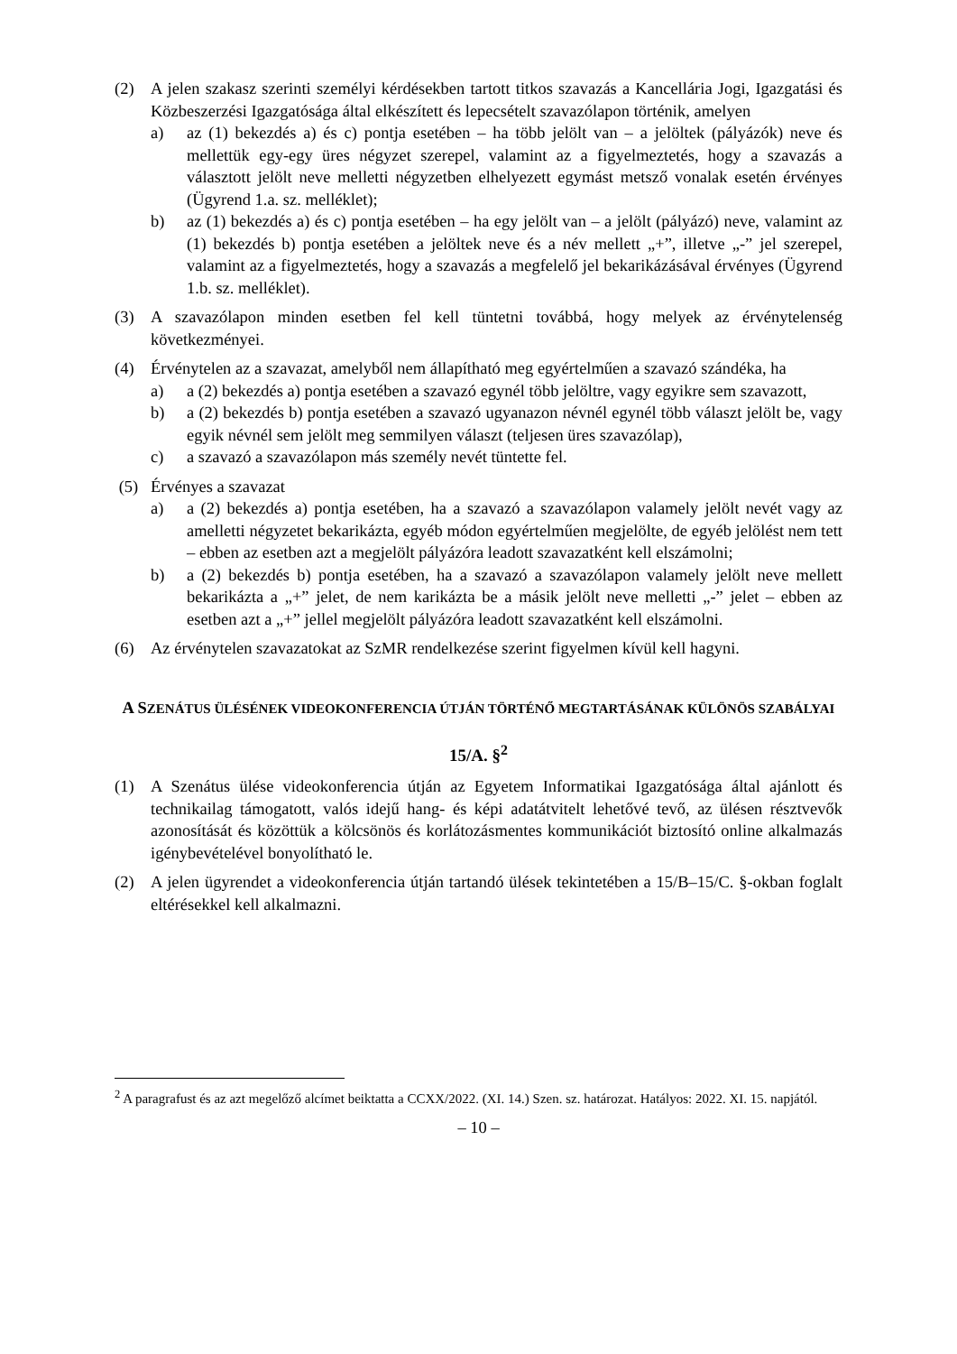(2) A jelen szakasz szerinti személyi kérdésekben tartott titkos szavazás a Kancellária Jogi, Igazgatási és Közbeszerzési Igazgatósága által elkészített és lepecsételt szavazólapon történik, amelyen
a) az (1) bekezdés a) és c) pontja esetében – ha több jelölt van – a jelöltek (pályázók) neve és mellettük egy-egy üres négyzet szerepel, valamint az a figyelmeztetés, hogy a szavazás a választott jelölt neve melletti négyzetben elhelyezett egymást metsző vonalak esetén érvényes (Ügyrend 1.a. sz. melléklet);
b) az (1) bekezdés a) és c) pontja esetében – ha egy jelölt van – a jelölt (pályázó) neve, valamint az (1) bekezdés b) pontja esetében a jelöltek neve és a név mellett „+”, illetve „-” jel szerepel, valamint az a figyelmeztetés, hogy a szavazás a megfelelő jel bekarikázásával érvényes (Ügyrend 1.b. sz. melléklet).
(3) A szavazólapon minden esetben fel kell tüntetni továbbá, hogy melyek az érvénytelenség következményei.
(4) Érvénytelen az a szavazat, amelyből nem állapítható meg egyértelműen a szavazó szándéka, ha
a) a (2) bekezdés a) pontja esetében a szavazó egynél több jelöltre, vagy egyikre sem szavazott,
b) a (2) bekezdés b) pontja esetében a szavazó ugyanazon névnél egynél több választ jelölt be, vagy egyik névnél sem jelölt meg semmilyen választ (teljesen üres szavazólap),
c) a szavazó a szavazólapon más személy nevét tüntette fel.
(5) Érvényes a szavazat
a) a (2) bekezdés a) pontja esetében, ha a szavazó a szavazólapon valamely jelölt nevét vagy az amelletti négyzetet bekarikázta, egyéb módon egyértelműen megjelölte, de egyéb jelölést nem tett – ebben az esetben azt a megjelölt pályázóra leadott szavazatként kell elszámolni;
b) a (2) bekezdés b) pontja esetében, ha a szavazó a szavazólapon valamely jelölt neve mellett bekarikázta a „+” jelet, de nem karikázta be a másik jelölt neve melletti „-” jelet – ebben az esetben azt a „+” jellel megjelölt pályázóra leadott szavazatként kell elszámolni.
(6) Az érvénytelen szavazatokat az SzMR rendelkezése szerint figyelmen kívül kell hagyni.
A SZENÁTUS ÜLÉSÉNEK VIDEOKONFERENCIA ÚTJÁN TÖRTÉNŐ MEGTARTÁSÁNAK KÜLÖNÖS SZABÁLYAI
15/A. §<sup>2</sup>
(1) A Szenátus ülése videokonferencia útján az Egyetem Informatikai Igazgatósága által ajánlott és technikailag támogatott, valós idejű hang- és képi adatátvitelt lehetővé tevő, az ülésen résztvevők azonosítását és közöttük a kölcsönös és korlátozásmentes kommunikációt biztosító online alkalmazás igénybevételével bonyolítható le.
(2) A jelen ügyrendet a videokonferencia útján tartandó ülések tekintetében a 15/B–15/C. §-okban foglalt eltérésekkel kell alkalmazni.
<sup>2</sup> A paragrafust és az azt megelőző alcímet beiktatta a CCXX/2022. (XI. 14.) Szen. sz. határozat. Hatályos: 2022. XI. 15. napjától.
– 10 –